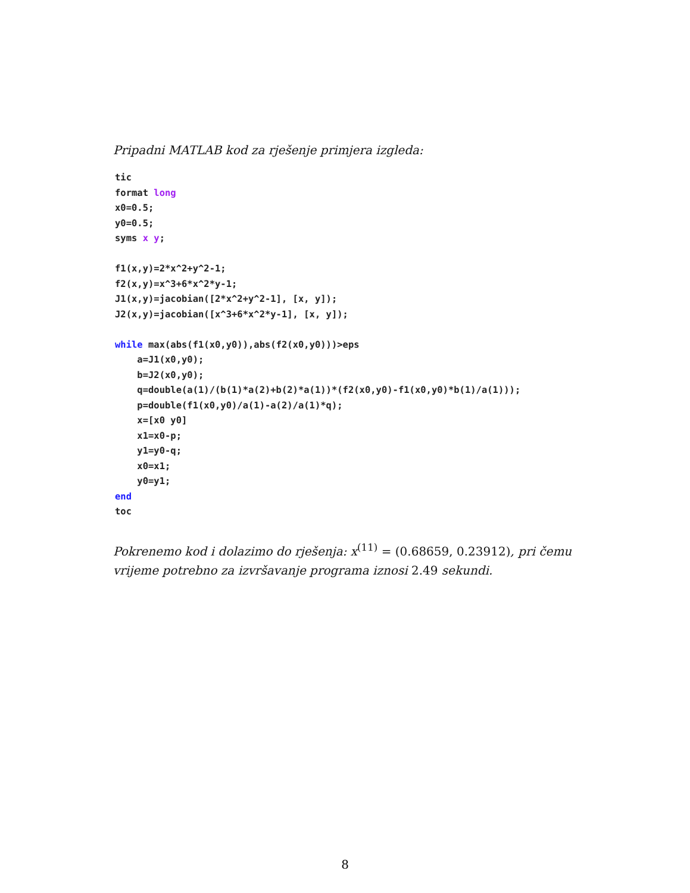Pripadni MATLAB kod za rješenje primjera izgleda:
tic format long x0=0.5; y0=0.5; syms x y; f1(x,y)=2*x^2+y^2-1; f2(x,y)=x^3+6*x^2*y-1; J1(x,y)=jacobian([2*x^2+y^2-1], [x, y]); J2(x,y)=jacobian([x^3+6*x^2*y-1], [x, y]); while max(abs(f1(x0,y0)),abs(f2(x0,y0)))>eps a=J1(x0,y0); b=J2(x0,y0); q=double(a(1)/(b(1)*a(2)+b(2)*a(1))*(f2(x0,y0)-f1(x0,y0)*b(1)/a(1))); p=double(f1(x0,y0)/a(1)-a(2)/a(1)*q); x=[x0 y0] x1=x0-p; y1=y0-q; x0=x1; y0=y1; end toc
Pokrenemo kod i dolazimo do rješenja: x<sup>(11)</sup> = (0.68659, 0.23912), pri čemu vrijeme potrebno za izvršavanje programa iznosi 2.49 sekundi.
8